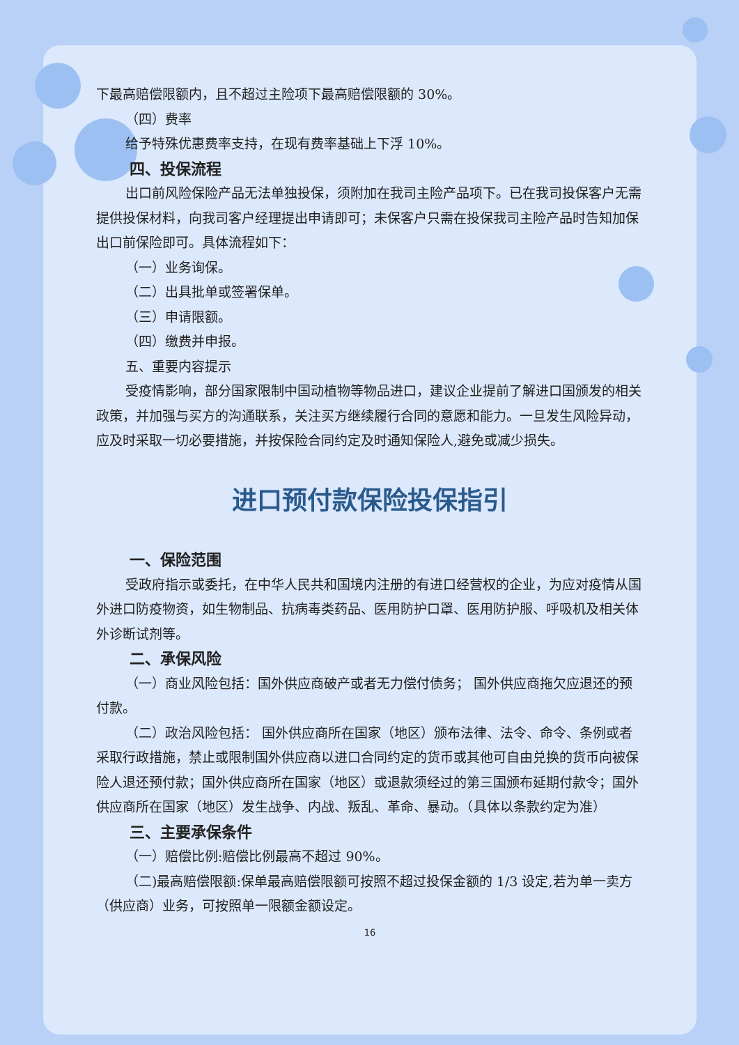下最高赔偿限额内，且不超过主险项下最高赔偿限额的 30%。
（四）费率
给予特殊优惠费率支持，在现有费率基础上下浮 10%。
四、投保流程
出口前风险保险产品无法单独投保，须附加在我司主险产品项下。已在我司投保客户无需提供投保材料，向我司客户经理提出申请即可；未保客户只需在投保我司主险产品时告知加保出口前保险即可。具体流程如下：
（一）业务询保。
（二）出具批单或签署保单。
（三）申请限额。
（四）缴费并申报。
五、重要内容提示
受疫情影响，部分国家限制中国动植物等物品进口，建议企业提前了解进口国颁发的相关政策，并加强与买方的沟通联系，关注买方继续履行合同的意愿和能力。一旦发生风险异动，应及时采取一切必要措施，并按保险合同约定及时通知保险人,避免或减少损失。
进口预付款保险投保指引
一、保险范围
受政府指示或委托，在中华人民共和国境内注册的有进口经营权的企业，为应对疫情从国外进口防疫物资，如生物制品、抗病毒类药品、医用防护口罩、医用防护服、呼吸机及相关体外诊断试剂等。
二、承保风险
（一）商业风险包括：国外供应商破产或者无力偿付债务； 国外供应商拖欠应退还的预付款。
（二）政治风险包括： 国外供应商所在国家（地区）颁布法律、法令、命令、条例或者采取行政措施，禁止或限制国外供应商以进口合同约定的货币或其他可自由兑换的货币向被保险人退还预付款；国外供应商所在国家（地区）或退款须经过的第三国颁布延期付款令；国外供应商所在国家（地区）发生战争、内战、叛乱、革命、暴动。（具体以条款约定为准）
三、主要承保条件
（一）赔偿比例:赔偿比例最高不超过 90%。
（二)最高赔偿限额:保单最高赔偿限额可按照不超过投保金额的 1/3 设定,若为单一卖方（供应商）业务，可按照单一限额金额设定。
16